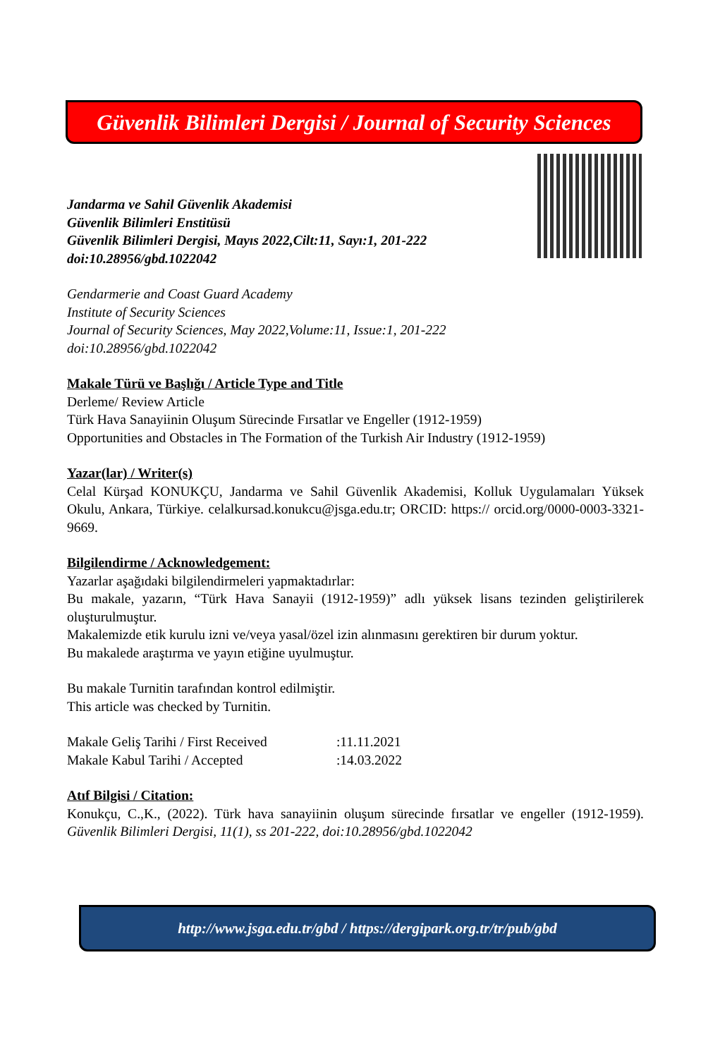Güvenlik Bilimleri Dergisi / Journal of Security Sciences
Jandarma ve Sahil Güvenlik Akademisi
Güvenlik Bilimleri Enstitüsü
Güvenlik Bilimleri Dergisi, Mayıs 2022,Cilt:11, Sayı:1, 201-222
doi:10.28956/gbd.1022042
Gendarmerie and Coast Guard Academy
Institute of Security Sciences
Journal of Security Sciences, May 2022,Volume:11, Issue:1, 201-222
doi:10.28956/gbd.1022042
Makale Türü ve Başlığı / Article Type and Title
Derleme/ Review Article
Türk Hava Sanayiinin Oluşum Sürecinde Fırsatlar ve Engeller (1912-1959)
Opportunities and Obstacles in The Formation of the Turkish Air Industry (1912-1959)
Yazar(lar) / Writer(s)
Celal Kürşad KONUKÇU, Jandarma ve Sahil Güvenlik Akademisi, Kolluk Uygulamaları Yüksek Okulu, Ankara, Türkiye. celalkursad.konukcu@jsga.edu.tr; ORCID: https:// orcid.org/0000-0003-3321-9669.
Bilgilendirme / Acknowledgement:
Yazarlar aşağıdaki bilgilendirmeleri yapmaktadırlar:
Bu makale, yazarın, “Türk Hava Sanayii (1912-1959)” adlı yüksek lisans tezinden geliştirilerek oluşturulmuştur.
Makalemizde etik kurulu izni ve/veya yasal/özel izin alınmasını gerektiren bir durum yoktur.
Bu makalede araştırma ve yayın etiğine uyulmuştur.
Bu makale Turnitin tarafından kontrol edilmiştir.
This article was checked by Turnitin.
Makale Geliş Tarihi / First Received :11.11.2021
Makale Kabul Tarihi / Accepted :14.03.2022
Atıf Bilgisi / Citation:
Konukçu, C.,K., (2022). Türk hava sanayiinin oluşum sürecinde fırsatlar ve engeller (1912-1959). Güvenlik Bilimleri Dergisi, 11(1), ss 201-222, doi:10.28956/gbd.1022042
http://www.jsga.edu.tr/gbd / https://dergipark.org.tr/tr/pub/gbd